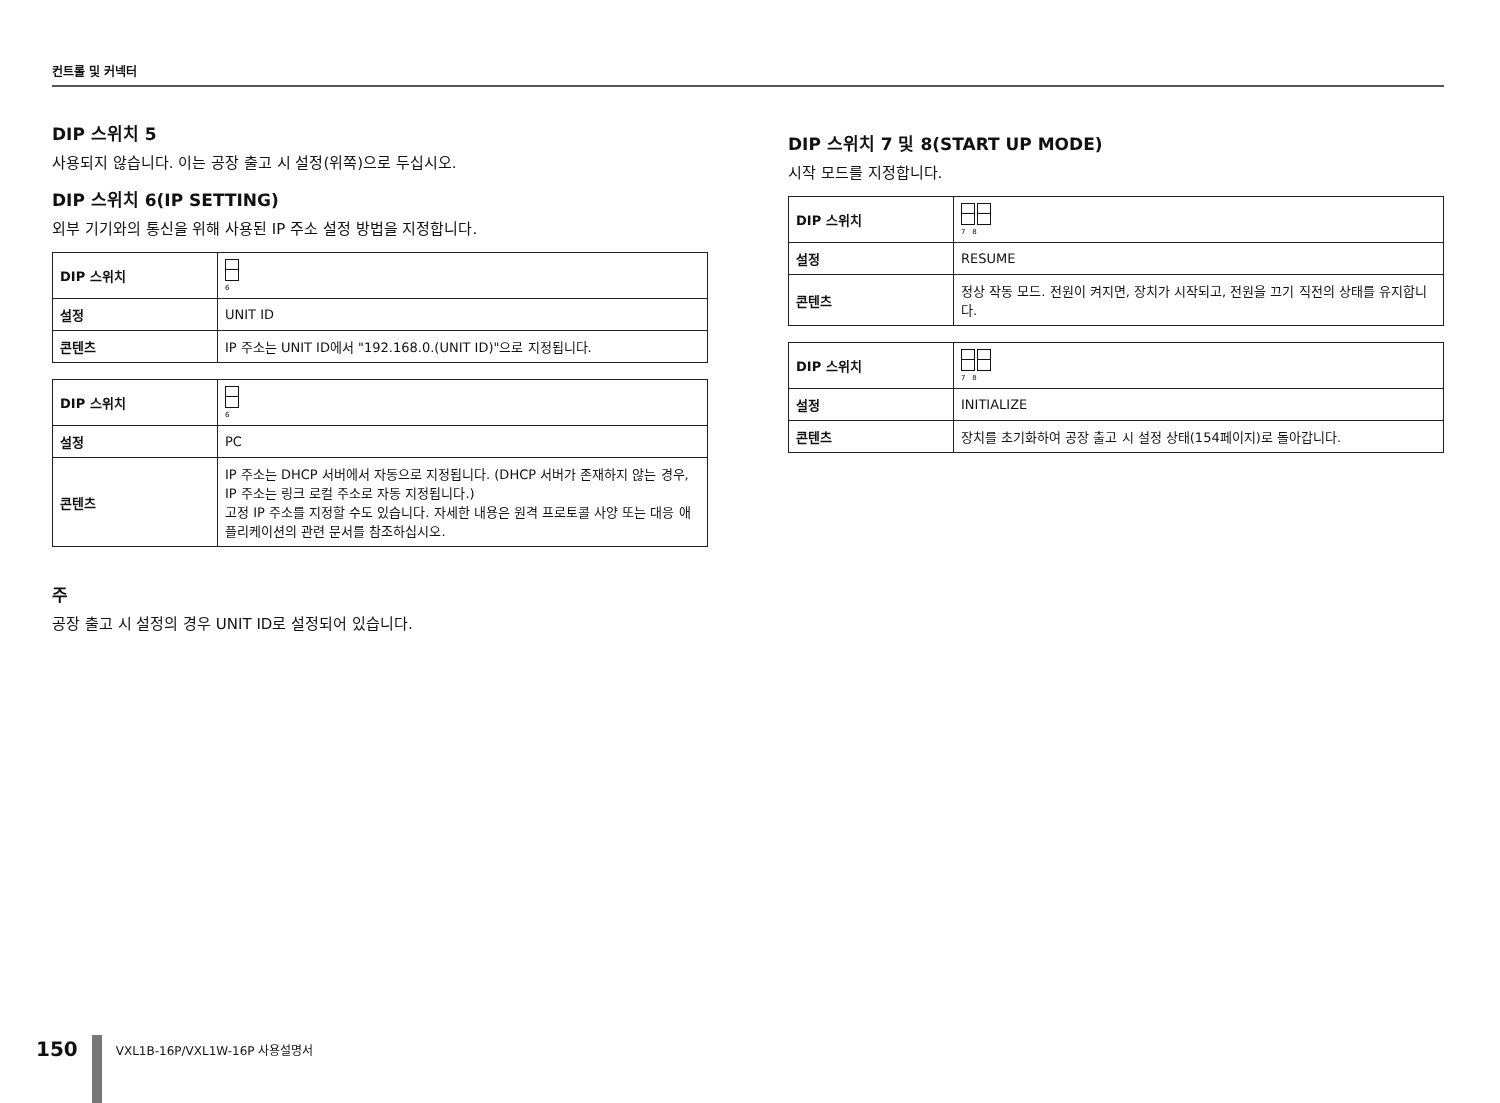컨트롤 및 커넥터
DIP 스위치 5
사용되지 않습니다. 이는 공장 출고 시 설정(위쪽)으로 두십시오.
DIP 스위치 6(IP SETTING)
외부 기기와의 통신을 위해 사용된 IP 주소 설정 방법을 지정합니다.
| DIP 스위치 | 6 |
| 설정 | UNIT ID |
| 콘텐츠 | IP 주소는 UNIT ID에서 "192.168.0.(UNIT ID)"으로 지정됩니다. |
| DIP 스위치 | 6 |
| 설정 | PC |
| 콘텐츠 | IP 주소는 DHCP 서버에서 자동으로 지정됩니다. (DHCP 서버가 존재하지 않는 경우, IP 주소는 링크 로컬 주소로 자동 지정됩니다.) 고정 IP 주소를 지정할 수도 있습니다. 자세한 내용은 원격 프로토콜 사양 또는 대응 애플리케이션의 관련 문서를 참조하십시오. |
주
공장 출고 시 설정의 경우 UNIT ID로 설정되어 있습니다.
DIP 스위치 7 및 8(START UP MODE)
시작 모드를 지정합니다.
| DIP 스위치 | 7 8 |
| 설정 | RESUME |
| 콘텐츠 | 정상 작동 모드. 전원이 켜지면, 장치가 시작되고, 전원을 끄기 직전의 상태를 유지합니다. |
| DIP 스위치 | 7 8 |
| 설정 | INITIALIZE |
| 콘텐츠 | 장치를 초기화하여 공장 출고 시 설정 상태(154페이지)로 돌아갑니다. |
150
VXL1B-16P/VXL1W-16P 사용설명서